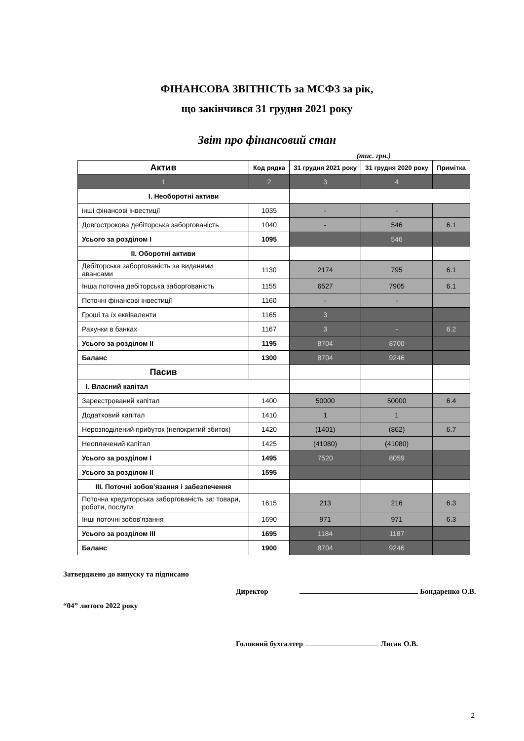ФІНАНСОВА ЗВІТНІСТЬ за МСФЗ за рік,
що закінчився 31 грудня 2021 року
Звіт про фінансовий стан
(тис. грн.)
| Актив | Код рядка | 31 грудня 2021 року | 31 грудня 2020 року | Примітка |
| --- | --- | --- | --- | --- |
| 1 | 2 | 3 | 4 | |
| I. Необоротні активи | | | | |
| інші фінансові інвестиції | 1035 | - | - | |
| Довгострокова дебіторська заборгованість | 1040 | - | 546 | 6.1 |
| Усього за розділом I | 1095 | | 546 | |
| II. Оборотні активи | | | | |
| Дебіторська заборгованість за виданими авансами | 1130 | 2174 | 795 | 6.1 |
| Інша поточна дебіторська заборгованість | 1155 | 6527 | 7905 | 6.1 |
| Поточні фінансові інвестиції | 1160 | - | - | |
| Гроші та їх еквіваленти | 1165 | 3 | | |
| Рахунки в банках | 1167 | 3 | - | 6.2 |
| Усього за розділом II | 1195 | 8704 | 8700 | |
| Баланс | 1300 | 8704 | 9246 | |
| Пасив | | | | |
| I. Власний капітал | | | | |
| Зареєстрований капітал | 1400 | 50000 | 50000 | 6.4 |
| Додатковий капітал | 1410 | 1 | 1 | |
| Нерозподілений прибуток (непокритий збиток) | 1420 | (1401) | (862) | 6.7 |
| Неоплачений капітал | 1425 | (41080) | (41080) | |
| Усього за розділом I | 1495 | 7520 | 8059 | |
| Усього за розділом II | 1595 | | | |
| III. Поточні зобов'язання і забезпечення | | | | |
| Поточна кредиторська заборгованість за: товари, роботи, послуги | 1615 | 213 | 216 | 6.3 |
| Інші поточні зобов'язання | 1690 | 971 | 971 | 6.3 |
| Усього за розділом III | 1695 | 1184 | 1187 | |
| Баланс | 1900 | 8704 | 9246 | |
Затверджено до випуску та підписано
Директор Бондаренко О.В.
“04” лютого 2022 року
Головний бухгалтер Лисак О.В.
2